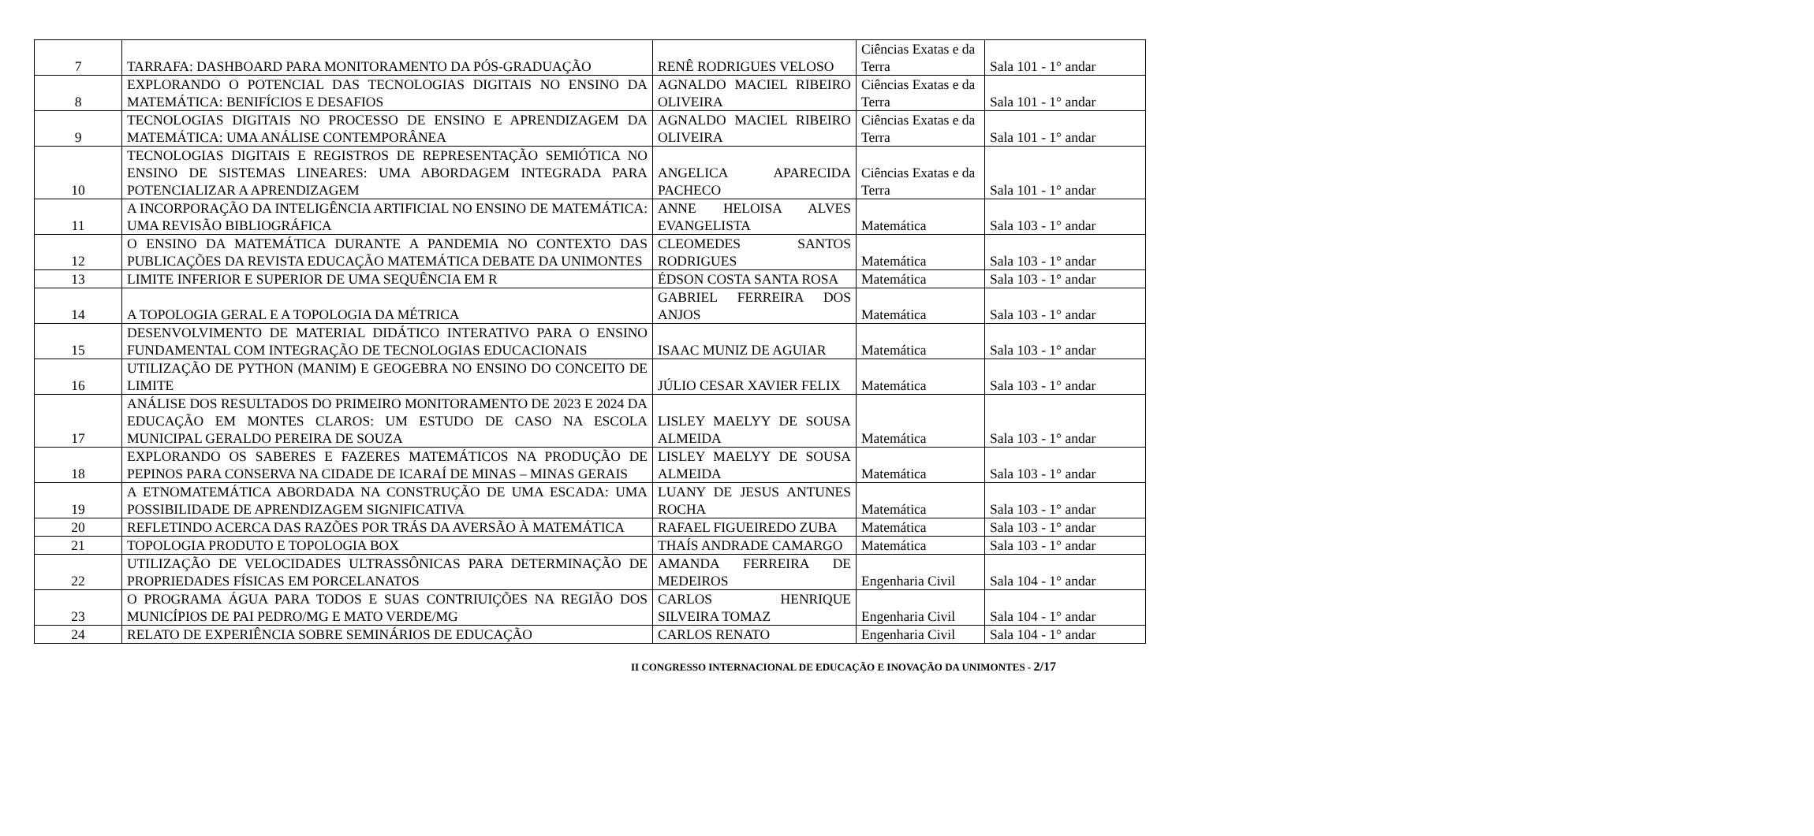| 7 | TARRAFA: DASHBOARD PARA MONITORAMENTO DA PÓS-GRADUAÇÃO | RENÊ RODRIGUES VELOSO | Ciências Exatas e da Terra | Sala 101 - 1° andar |
| 8 | EXPLORANDO O POTENCIAL DAS TECNOLOGIAS DIGITAIS NO ENSINO DA MATEMÁTICA: BENIFÍCIOS E DESAFIOS | AGNALDO MACIEL RIBEIRO OLIVEIRA | Ciências Exatas e da Terra | Sala 101 - 1° andar |
| 9 | TECNOLOGIAS DIGITAIS NO PROCESSO DE ENSINO E APRENDIZAGEM DA MATEMÁTICA: UMA ANÁLISE CONTEMPORÂNEA | AGNALDO MACIEL RIBEIRO OLIVEIRA | Ciências Exatas e da Terra | Sala 101 - 1° andar |
| 10 | TECNOLOGIAS DIGITAIS E REGISTROS DE REPRESENTAÇÃO SEMIÓTICA NO ENSINO DE SISTEMAS LINEARES: UMA ABORDAGEM INTEGRADA PARA POTENCIALIZAR A APRENDIZAGEM | ANGELICA APARECIDA PACHECO | Ciências Exatas e da Terra | Sala 101 - 1° andar |
| 11 | A INCORPORAÇÃO DA INTELIGÊNCIA ARTIFICIAL NO ENSINO DE MATEMÁTICA: UMA REVISÃO BIBLIOGRÁFICA | ANNE HELOISA ALVES EVANGELISTA | Matemática | Sala 103 - 1° andar |
| 12 | O ENSINO DA MATEMÁTICA DURANTE A PANDEMIA NO CONTEXTO DAS PUBLICAÇÕES DA REVISTA EDUCAÇÃO MATEMÁTICA DEBATE DA UNIMONTES | CLEOMEDES SANTOS RODRIGUES | Matemática | Sala 103 - 1° andar |
| 13 | LIMITE INFERIOR E SUPERIOR DE UMA SEQUÊNCIA EM R | ÉDSON COSTA SANTA ROSA | Matemática | Sala 103 - 1° andar |
| 14 | A TOPOLOGIA GERAL E A TOPOLOGIA DA MÉTRICA | GABRIEL FERREIRA DOS ANJOS | Matemática | Sala 103 - 1° andar |
| 15 | DESENVOLVIMENTO DE MATERIAL DIDÁTICO INTERATIVO PARA O ENSINO FUNDAMENTAL COM INTEGRAÇÃO DE TECNOLOGIAS EDUCACIONAIS | ISAAC MUNIZ DE AGUIAR | Matemática | Sala 103 - 1° andar |
| 16 | UTILIZAÇÃO DE PYTHON (MANIM) E GEOGEBRA NO ENSINO DO CONCEITO DE LIMITE | JÚLIO CESAR XAVIER FELIX | Matemática | Sala 103 - 1° andar |
| 17 | ANÁLISE DOS RESULTADOS DO PRIMEIRO MONITORAMENTO DE 2023 E 2024 DA EDUCAÇÃO EM MONTES CLAROS: UM ESTUDO DE CASO NA ESCOLA MUNICIPAL GERALDO PEREIRA DE SOUZA | LISLEY MAELYY DE SOUSA ALMEIDA | Matemática | Sala 103 - 1° andar |
| 18 | EXPLORANDO OS SABERES E FAZERES MATEMÁTICOS NA PRODUÇÃO DE PEPINOS PARA CONSERVA NA CIDADE DE ICARAÍ DE MINAS – MINAS GERAIS | LISLEY MAELYY DE SOUSA ALMEIDA | Matemática | Sala 103 - 1° andar |
| 19 | A ETNOMATEMÁTICA ABORDADA NA CONSTRUÇÃO DE UMA ESCADA: UMA POSSIBILIDADE DE APRENDIZAGEM SIGNIFICATIVA | LUANY DE JESUS ANTUNES ROCHA | Matemática | Sala 103 - 1° andar |
| 20 | REFLETINDO ACERCA DAS RAZÕES POR TRÁS DA AVERSÃO À MATEMÁTICA | RAFAEL FIGUEIREDO ZUBA | Matemática | Sala 103 - 1° andar |
| 21 | TOPOLOGIA PRODUTO E TOPOLOGIA BOX | THAÍS ANDRADE CAMARGO | Matemática | Sala 103 - 1° andar |
| 22 | UTILIZAÇÃO DE VELOCIDADES ULTRASSÔNICAS PARA DETERMINAÇÃO DE PROPRIEDADES FÍSICAS EM PORCELANATOS | AMANDA FERREIRA DE MEDEIROS | Engenharia Civil | Sala 104 - 1° andar |
| 23 | O PROGRAMA ÁGUA PARA TODOS E SUAS CONTRIUIÇÕES NA REGIÃO DOS MUNICÍPIOS DE PAI PEDRO/MG E MATO VERDE/MG | CARLOS HENRIQUE SILVEIRA TOMAZ | Engenharia Civil | Sala 104 - 1° andar |
| 24 | RELATO DE EXPERIÊNCIA SOBRE SEMINÁRIOS DE EDUCAÇÃO | CARLOS RENATO | Engenharia Civil | Sala 104 - 1° andar |
II CONGRESSO INTERNACIONAL DE EDUCAÇÃO E INOVAÇÃO DA UNIMONTES - 2/17